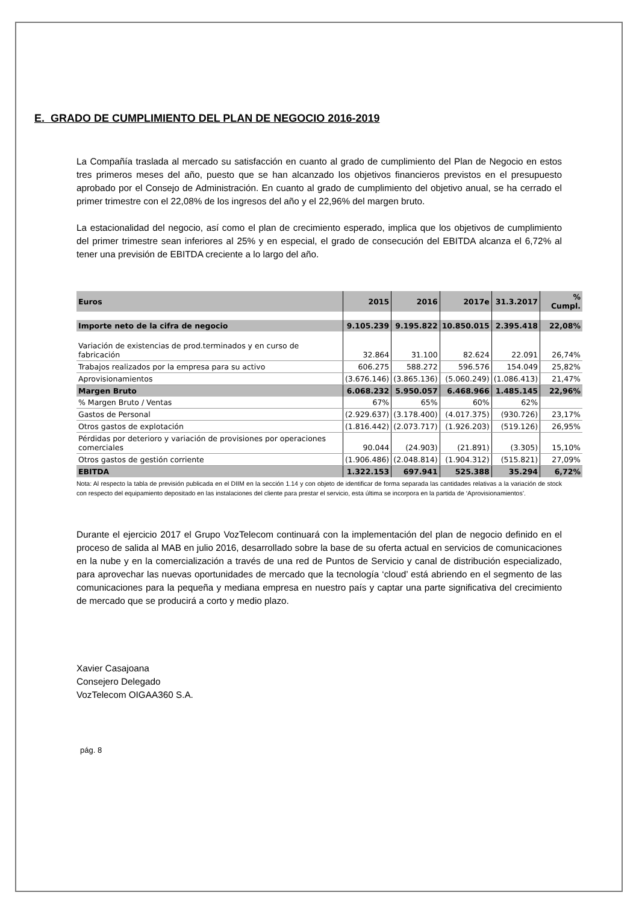E. GRADO DE CUMPLIMIENTO DEL PLAN DE NEGOCIO 2016-2019
La Compañía traslada al mercado su satisfacción en cuanto al grado de cumplimiento del Plan de Negocio en estos tres primeros meses del año, puesto que se han alcanzado los objetivos financieros previstos en el presupuesto aprobado por el Consejo de Administración. En cuanto al grado de cumplimiento del objetivo anual, se ha cerrado el primer trimestre con el 22,08% de los ingresos del año y el 22,96% del margen bruto.
La estacionalidad del negocio, así como el plan de crecimiento esperado, implica que los objetivos de cumplimiento del primer trimestre sean inferiores al 25% y en especial, el grado de consecución del EBITDA alcanza el 6,72% al tener una previsión de EBITDA creciente a lo largo del año.
| Euros | 2015 | 2016 | 2017e | 31.3.2017 | % Cumpl. |
| --- | --- | --- | --- | --- | --- |
| Importe neto de la cifra de negocio | 9.105.239 | 9.195.822 | 10.850.015 | 2.395.418 | 22,08% |
| Variación de existencias de prod.terminados y en curso de fabricación | 32.864 | 31.100 | 82.624 | 22.091 | 26,74% |
| Trabajos realizados por la empresa para su activo | 606.275 | 588.272 | 596.576 | 154.049 | 25,82% |
| Aprovisionamientos | (3.676.146) | (3.865.136) | (5.060.249) | (1.086.413) | 21,47% |
| Margen Bruto | 6.068.232 | 5.950.057 | 6.468.966 | 1.485.145 | 22,96% |
| % Margen Bruto / Ventas | 67% | 65% | 60% | 62% | |
| Gastos de Personal | (2.929.637) | (3.178.400) | (4.017.375) | (930.726) | 23,17% |
| Otros gastos de explotación | (1.816.442) | (2.073.717) | (1.926.203) | (519.126) | 26,95% |
| Pérdidas por deterioro y variación de provisiones por operaciones comerciales | 90.044 | (24.903) | (21.891) | (3.305) | 15,10% |
| Otros gastos de gestión corriente | (1.906.486) | (2.048.814) | (1.904.312) | (515.821) | 27,09% |
| EBITDA | 1.322.153 | 697.941 | 525.388 | 35.294 | 6,72% |
Nota: Al respecto la tabla de previsión publicada en el DIIM en la sección 1.14 y con objeto de identificar de forma separada las cantidades relativas a la variación de stock con respecto del equipamiento depositado en las instalaciones del cliente para prestar el servicio, esta última se incorpora en la partida de ‘Aprovisionamientos’.
Durante el ejercicio 2017 el Grupo VozTelecom continuará con la implementación del plan de negocio definido en el proceso de salida al MAB en julio 2016, desarrollado sobre la base de su oferta actual en servicios de comunicaciones en la nube y en la comercialización a través de una red de Puntos de Servicio y canal de distribución especializado, para aprovechar las nuevas oportunidades de mercado que la tecnología ‘cloud’ está abriendo en el segmento de las comunicaciones para la pequeña y mediana empresa en nuestro país y captar una parte significativa del crecimiento de mercado que se producirá a corto y medio plazo.
Xavier Casajoana
Consejero Delegado
VozTelecom OIGAA360 S.A.
pág. 8